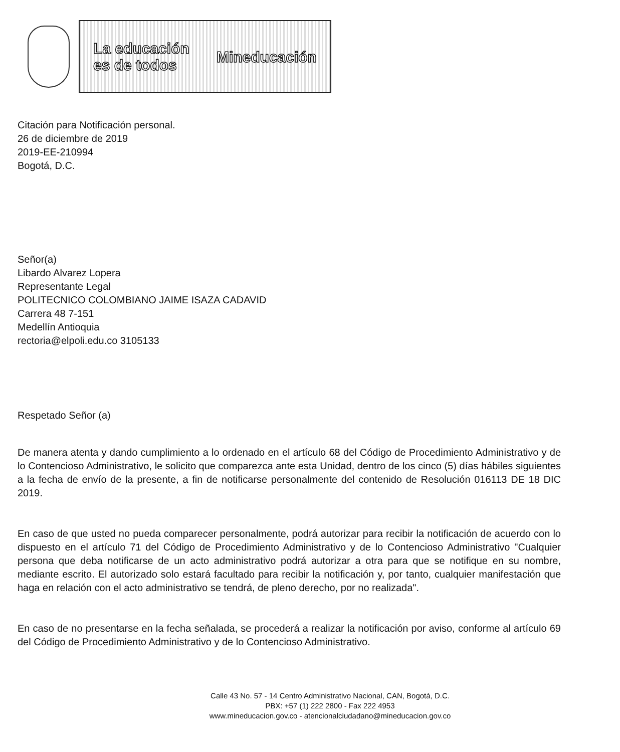La educación
es de todos
Mineducación
Citación para Notificación personal.
26 de diciembre de 2019
2019-EE-210994
Bogotá, D.C.
Señor(a)
Libardo Alvarez Lopera
Representante Legal
POLITECNICO COLOMBIANO JAIME ISAZA CADAVID
Carrera 48 7-151
Medellín Antioquia
rectoria@elpoli.edu.co 3105133
Respetado Señor (a)
De manera atenta y dando cumplimiento a lo ordenado en el artículo 68 del Código de Procedimiento Administrativo y de lo Contencioso Administrativo, le solicito que comparezca ante esta Unidad, dentro de los cinco (5) días hábiles siguientes a la fecha de envío de la presente, a fin de notificarse personalmente del contenido de Resolución 016113 DE 18 DIC 2019.
En caso de que usted no pueda comparecer personalmente, podrá autorizar para recibir la notificación de acuerdo con lo dispuesto en el artículo 71 del Código de Procedimiento Administrativo y de lo Contencioso Administrativo "Cualquier persona que deba notificarse de un acto administrativo podrá autorizar a otra para que se notifique en su nombre, mediante escrito. El autorizado solo estará facultado para recibir la notificación y, por tanto, cualquier manifestación que haga en relación con el acto administrativo se tendrá, de pleno derecho, por no realizada".
En caso de no presentarse en la fecha señalada, se procederá a realizar la notificación por aviso, conforme al artículo 69 del Código de Procedimiento Administrativo y de lo Contencioso Administrativo.
Calle 43 No. 57 - 14 Centro Administrativo Nacional, CAN, Bogotá, D.C.
PBX: +57 (1) 222 2800 - Fax 222 4953
www.mineducacion.gov.co - atencionalciudadano@mineducacion.gov.co